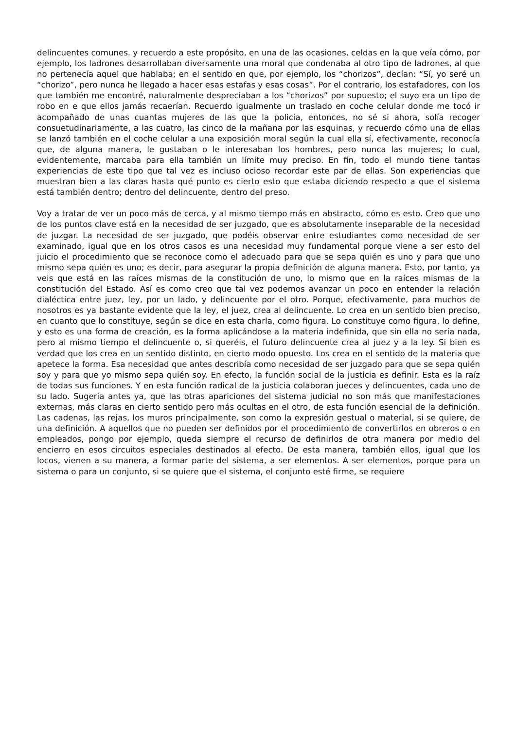delincuentes comunes. y recuerdo a este propósito, en una de las ocasiones, celdas en la que veía cómo, por ejemplo, los ladrones desarrollaban diversamente una moral que condenaba al otro tipo de ladrones, al que no pertenecía aquel que hablaba; en el sentido en que, por ejemplo, los “chorizos”, decían: “Sí, yo seré un “chorizo”, pero nunca he llegado a hacer esas estafas y esas cosas”. Por el contrario, los estafadores, con los que también me encontré, naturalmente despreciaban a los “chorizos” por supuesto; el suyo era un tipo de robo en e que ellos jamás recaerían. Recuerdo igualmente un traslado en coche celular donde me tocó ir acompañado de unas cuantas mujeres de las que la policía, entonces, no sé si ahora, solía recoger consuetudinariamente, a las cuatro, las cinco de la mañana por las esquinas, y recuerdo cómo una de ellas se lanzó también en el coche celular a una exposición moral según la cual ella sí, efectivamente, reconocía que, de alguna manera, le gustaban o le interesaban los hombres, pero nunca las mujeres; lo cual, evidentemente, marcaba para ella también un límite muy preciso. En fin, todo el mundo tiene tantas experiencias de este tipo que tal vez es incluso ocioso recordar este par de ellas. Son experiencias que muestran bien a las claras hasta qué punto es cierto esto que estaba diciendo respecto a que el sistema está también dentro; dentro del delincuente, dentro del preso.
Voy a tratar de ver un poco más de cerca, y al mismo tiempo más en abstracto, cómo es esto. Creo que uno de los puntos clave está en la necesidad de ser juzgado, que es absolutamente inseparable de la necesidad de juzgar. La necesidad de ser juzgado, que podéis observar entre estudiantes como necesidad de ser examinado, igual que en los otros casos es una necesidad muy fundamental porque viene a ser esto del juicio el procedimiento que se reconoce como el adecuado para que se sepa quién es uno y para que uno mismo sepa quién es uno; es decir, para asegurar la propia definición de alguna manera. Esto, por tanto, ya veis que está en las raíces mismas de la constitución de uno, lo mismo que en la raíces mismas de la constitución del Estado. Así es como creo que tal vez podemos avanzar un poco en entender la relación dialéctica entre juez, ley, por un lado, y delincuente por el otro. Porque, efectivamente, para muchos de nosotros es ya bastante evidente que la ley, el juez, crea al delincuente. Lo crea en un sentido bien preciso, en cuanto que lo constituye, según se dice en esta charla, como figura. Lo constituye como figura, lo define, y esto es una forma de creación, es la forma aplicándose a la materia indefinida, que sin ella no sería nada, pero al mismo tiempo el delincuente o, si queréis, el futuro delincuente crea al juez y a la ley. Si bien es verdad que los crea en un sentido distinto, en cierto modo opuesto. Los crea en el sentido de la materia que apetece la forma. Esa necesidad que antes describía como necesidad de ser juzgado para que se sepa quién soy y para que yo mismo sepa quién soy. En efecto, la función social de la justicia es definir. Esta es la raíz de todas sus funciones. Y en esta función radical de la justicia colaboran jueces y delincuentes, cada uno de su lado. Sugería antes ya, que las otras apariciones del sistema judicial no son más que manifestaciones externas, más claras en cierto sentido pero más ocultas en el otro, de esta función esencial de la definición. Las cadenas, las rejas, los muros principalmente, son como la expresión gestual o material, si se quiere, de una definición. A aquellos que no pueden ser definidos por el procedimiento de convertirlos en obreros o en empleados, pongo por ejemplo, queda siempre el recurso de definirlos de otra manera por medio del encierro en esos circuitos especiales destinados al efecto. De esta manera, también ellos, igual que los locos, vienen a su manera, a formar parte del sistema, a ser elementos. A ser elementos, porque para un sistema o para un conjunto, si se quiere que el sistema, el conjunto esté firme, se requiere